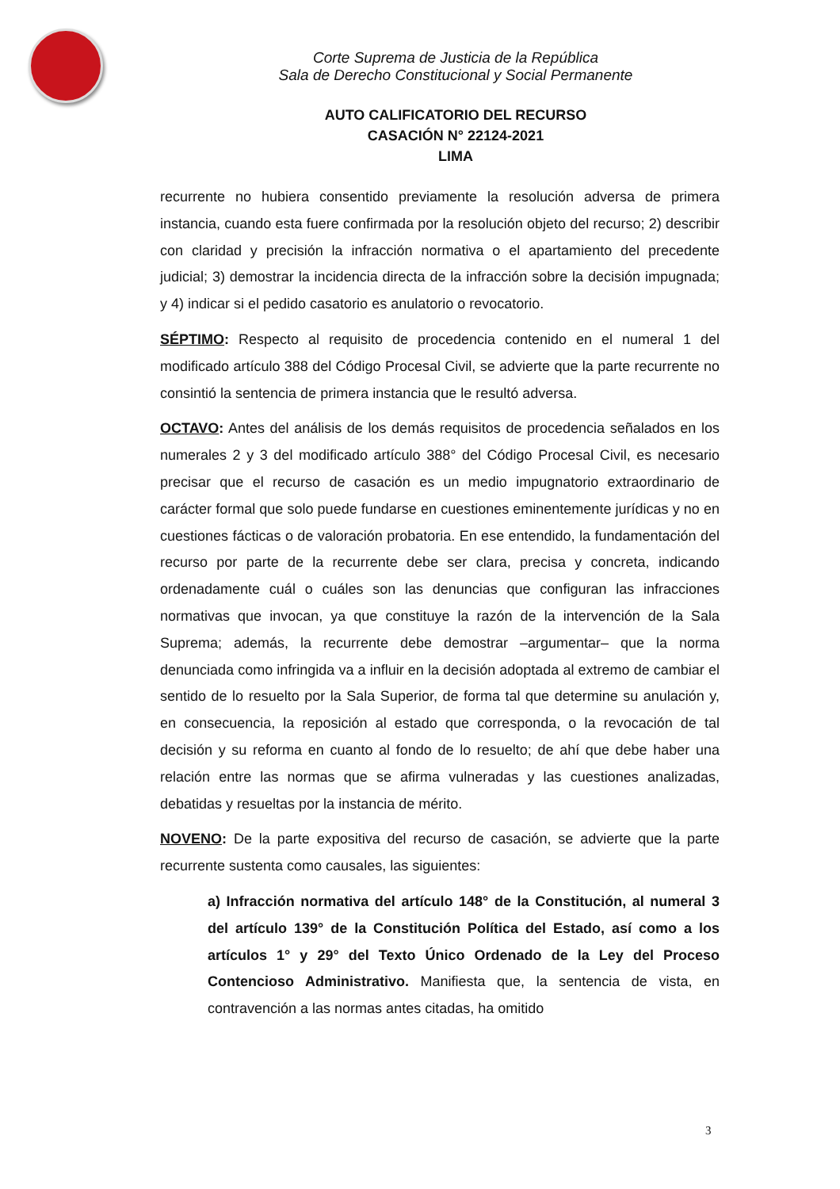Corte Suprema de Justicia de la República
Sala de Derecho Constitucional y Social Permanente
AUTO CALIFICATORIO DEL RECURSO
CASACIÓN N° 22124-2021
LIMA
recurrente no hubiera consentido previamente la resolución adversa de primera instancia, cuando esta fuere confirmada por la resolución objeto del recurso; 2) describir con claridad y precisión la infracción normativa o el apartamiento del precedente judicial; 3) demostrar la incidencia directa de la infracción sobre la decisión impugnada; y 4) indicar si el pedido casatorio es anulatorio o revocatorio.
SÉPTIMO: Respecto al requisito de procedencia contenido en el numeral 1 del modificado artículo 388 del Código Procesal Civil, se advierte que la parte recurrente no consintió la sentencia de primera instancia que le resultó adversa.
OCTAVO: Antes del análisis de los demás requisitos de procedencia señalados en los numerales 2 y 3 del modificado artículo 388° del Código Procesal Civil, es necesario precisar que el recurso de casación es un medio impugnatorio extraordinario de carácter formal que solo puede fundarse en cuestiones eminentemente jurídicas y no en cuestiones fácticas o de valoración probatoria. En ese entendido, la fundamentación del recurso por parte de la recurrente debe ser clara, precisa y concreta, indicando ordenadamente cuál o cuáles son las denuncias que configuran las infracciones normativas que invocan, ya que constituye la razón de la intervención de la Sala Suprema; además, la recurrente debe demostrar –argumentar– que la norma denunciada como infringida va a influir en la decisión adoptada al extremo de cambiar el sentido de lo resuelto por la Sala Superior, de forma tal que determine su anulación y, en consecuencia, la reposición al estado que corresponda, o la revocación de tal decisión y su reforma en cuanto al fondo de lo resuelto; de ahí que debe haber una relación entre las normas que se afirma vulneradas y las cuestiones analizadas, debatidas y resueltas por la instancia de mérito.
NOVENO: De la parte expositiva del recurso de casación, se advierte que la parte recurrente sustenta como causales, las siguientes:
a) Infracción normativa del artículo 148° de la Constitución, al numeral 3 del artículo 139° de la Constitución Política del Estado, así como a los artículos 1° y 29° del Texto Único Ordenado de la Ley del Proceso Contencioso Administrativo. Manifiesta que, la sentencia de vista, en contravención a las normas antes citadas, ha omitido
3